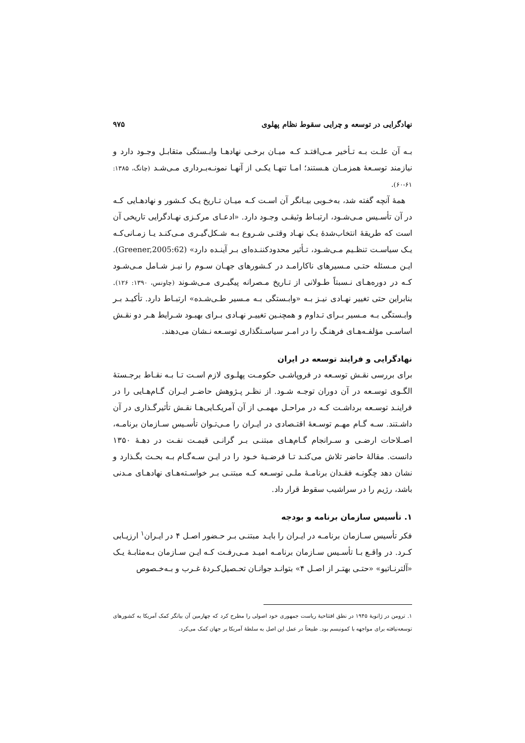نهادگرایی در توسعه و چرایی سقوط نظام پهلوی ۹۷۵
بـه آن علـت بـه تـأخیر مـی‌افتـد کـه میـان برخـی نهادهـا وابـستگی متقابـل وجـود دارد و نیازمند توسـعهٔ همزمـان هـستند؛ امـا تنهـا یکـی از آنهـا نمونـه‌بـرداری مـی‌شـد (چانگ، ۱۳۸۵: ۶۱-۶۰).
همهٔ آنچه گفته شد، به‌خـوبی بیـانگر آن اسـت کـه میـان تـاریخ یـک کـشور و نهادهـایی کـه در آن تأسـیس مـی‌شـود، ارتبـاط وثیقـی وجـود دارد. «ادعـای مرکـزی نهـادگرایی تاریخی آن است که طریقهٔ انتخاب‌شدهٔ یـک نهـاد وقتـی شـروع بـه شـکل‌گیـری مـی‌کنـد یـا زمـانی‌کـه یـک سیاسـت تنظـیم مـی‌شـود، تـأثیر محدودکننـده‌ای بـر آینـده دارد» (Greener,2005:62). ایـن مـسئله حتـی مـسیرهای ناکارامـد در کـشورهای جهـان سـوم را نیـز شـامل مـی‌شـود کـه در دوره‌هـای نـسبتاً طـولانی از تـاریخ مـصرانه پیگیـری مـی‌شـوند (چاونس، ۱۳۹۰: ۱۲۶). بنابراین حتی تغییر نهـادی نیـز بـه «وابـستگی بـه مـسیر طـی‌شـده» ارتبـاط دارد. تأکیـد بـر وابـستگی بـه مـسیر بـرای تـداوم و همچنـین تغییـر نهـادی بـرای بهبـود شـرایط هـر دو نقـش اساسـی مؤلفـه‌هـای فرهنـگ را در امـر سیاسـتگذاری توسـعه نـشان می‌دهند.
نهادگرایی و فرایند توسعه در ایران
برای بررسی نقـش توسـعه در فروپاشـی حکومـت پهلـوی لازم اسـت تـا بـه نقـاط برجـستهٔ الگـوی توسـعه در آن دوران توجـه شـود. از نظـر پـژوهش حاضـر ایـران گـام‌هـایی را در فراینـد توسـعه برداشـت کـه در مراحـل مهمـی از آن آمریکـایی‌هـا نقـش تأثیرگـذاری در آن داشـتند. سـه گـام مهـم توسـعهٔ اقتـصادی در ایـران را مـی‌تـوان تأسـیس سـازمان برنامـه، اصـلاحات ارضـی و سـرانجام گـام‌هـای مبتنـی بـر گرانـی قیمـت نفـت در دهـهٔ ۱۳۵۰ دانست. مقالهٔ حاضر تلاش می‌کنـد تـا فرضـیهٔ خـود را در ایـن سـه‌گـام بـه بحـث بگـذارد و نشان دهد چگونـه فقـدان برنامـهٔ ملـی توسـعه کـه مبتنـی بـر خواسـته‌هـای نهادهـای مـدنی باشد، رژیم را در سراشیب سقوط قرار داد.
۱. تأسیس سازمان برنامه و بودجه
فکر تأسیس سـازمان برنامـه در ایـران را بایـد مبتنـی بـر حـضور اصـل ۴ در ایـران<sup>۱</sup> ارزیـابی کـرد. در واقـع بـا تأسـیس سـازمان برنامـه امیـد مـی‌رفـت کـه ایـن سـازمان بـه‌مثابـهٔ یـک «آلترنـاتیو» «حتـی بهتـر از اصـل ۴» بتوانـد جوانـان تحـصیل‌کـردهٔ غـرب و بـه‌خـصوص
۱. ترومن در ژانویهٔ ۱۹۴۵ در نطق افتتاحیهٔ ریاست جمهوری خود اصولی را مطرح کرد که چهارمین آن بیانگر کمک آمریکا به کشورهای توسعه‌نیافته برای مواجهه با کمونیسم بود. طبیعتاً در عمل این اصل به سلطهٔ آمریکا بر جهان کمک می‌کرد.